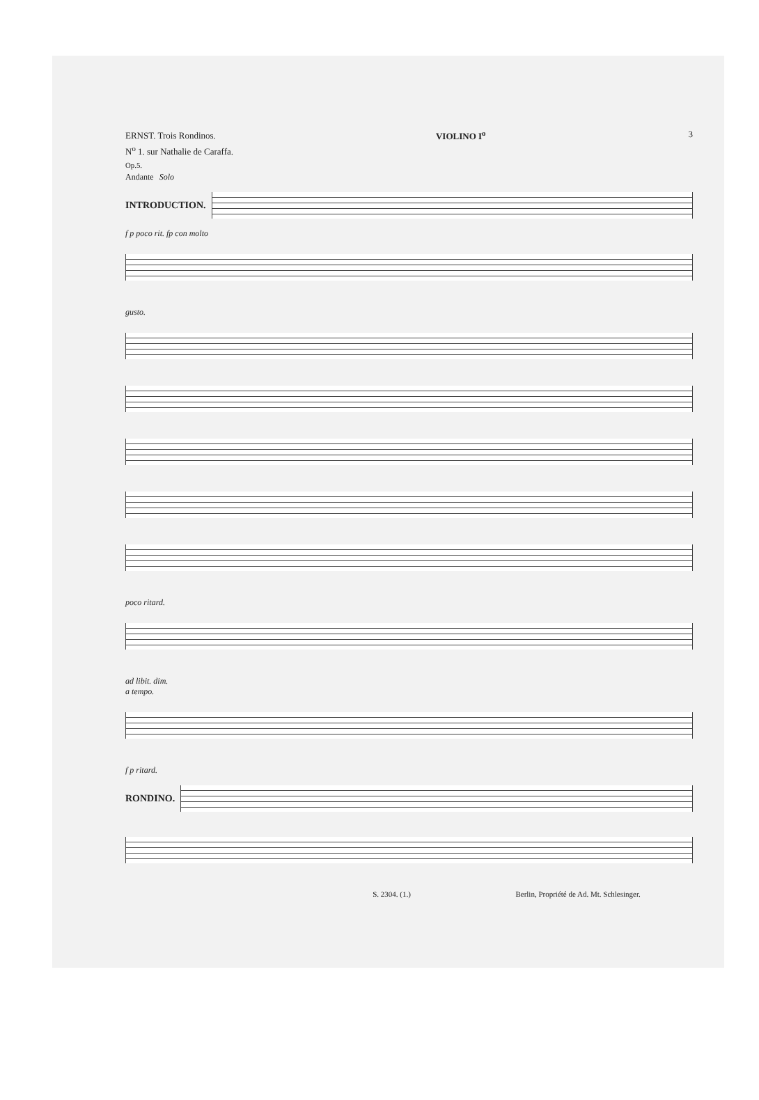ERNST. Trois Rondinos.
N<sup>o</sup> 1. sur Nathalie de Caraffa.
Op.5.
VIOLINO I<sup>o</sup> 3
Andante Solo
INTRODUCTION.
f p poco rit. fp con molto
gusto.
poco ritard.
ad libit. dim.
a tempo.
f p ritard.
RONDINO.
S. 2304. (1.) Berlin, Propriété de Ad. Mt. Schlesinger.